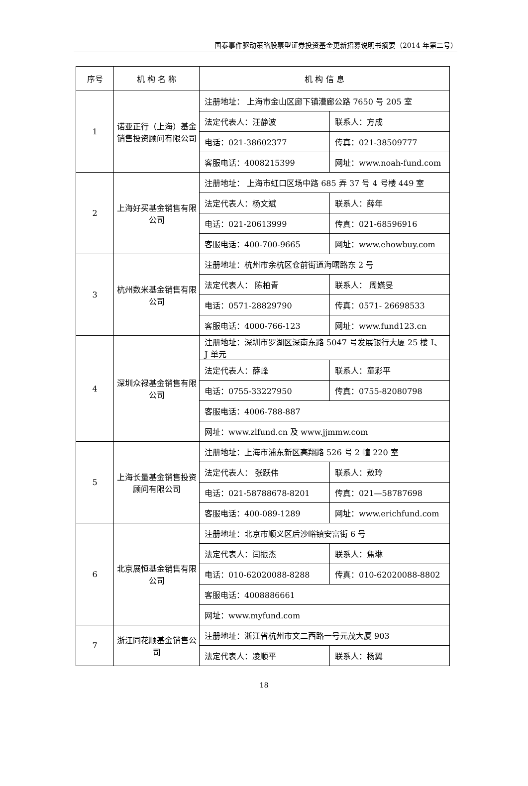国泰事件驱动策略股票型证券投资基金更新招募说明书摘要（2014 年第二号）
| 序号 | 机 构 名 称 | 机 构 信 息 | |
| --- | --- | --- | --- |
| 1 | 诺亚正行（上海）基金销售投资顾问有限公司 | 注册地址： 上海市金山区廊下镇漕廊公路 7650 号 205 室 | |
| | | 法定代表人：汪静波 | 联系人：方成 |
| | | 电话：021-38602377 | 传真：021-38509777 |
| | | 客服电话：4008215399 | 网址：www.noah-fund.com |
| 2 | 上海好买基金销售有限公司 | 注册地址： 上海市虹口区场中路 685 弄 37 号 4 号楼 449 室 | |
| | | 法定代表人：杨文斌 | 联系人：薛年 |
| | | 电话：021-20613999 | 传真：021-68596916 |
| | | 客服电话：400-700-9665 | 网址：www.ehowbuy.com |
| 3 | 杭州数米基金销售有限公司 | 注册地址：杭州市余杭区仓前街道海曙路东 2 号 | |
| | | 法定代表人： 陈柏青 | 联系人： 周嬿旻 |
| | | 电话：0571-28829790 | 传真：0571- 26698533 |
| | | 客服电话：4000-766-123 | 网址：www.fund123.cn |
| 4 | 深圳众禄基金销售有限公司 | 注册地址：深圳市罗湖区深南东路 5047 号发展银行大厦 25 楼 I、J 单元 | |
| | | 法定代表人：薛峰 | 联系人：童彩平 |
| | | 电话：0755-33227950 | 传真：0755-82080798 |
| | | 客服电话：4006-788-887 | |
| | | 网址：www.zlfund.cn 及 www.jjmmw.com | |
| 5 | 上海长量基金销售投资顾问有限公司 | 注册地址：上海市浦东新区高翔路 526 号 2 幢 220 室 | |
| | | 法定代表人： 张跃伟 | 联系人：敖玲 |
| | | 电话：021-58788678-8201 | 传真：021—58787698 |
| | | 客服电话：400-089-1289 | 网址：www.erichfund.com |
| 6 | 北京展恒基金销售有限公司 | 注册地址：北京市顺义区后沙峪镇安富街 6 号 | |
| | | 法定代表人：闫振杰 | 联系人：焦琳 |
| | | 电话：010-62020088-8288 | 传真：010-62020088-8802 |
| | | 客服电话：4008886661 | |
| | | 网址：www.myfund.com | |
| 7 | 浙江同花顺基金销售公司 | 注册地址：浙江省杭州市文二西路一号元茂大厦 903 | |
| | | 法定代表人：凌顺平 | 联系人：杨翼 |
18